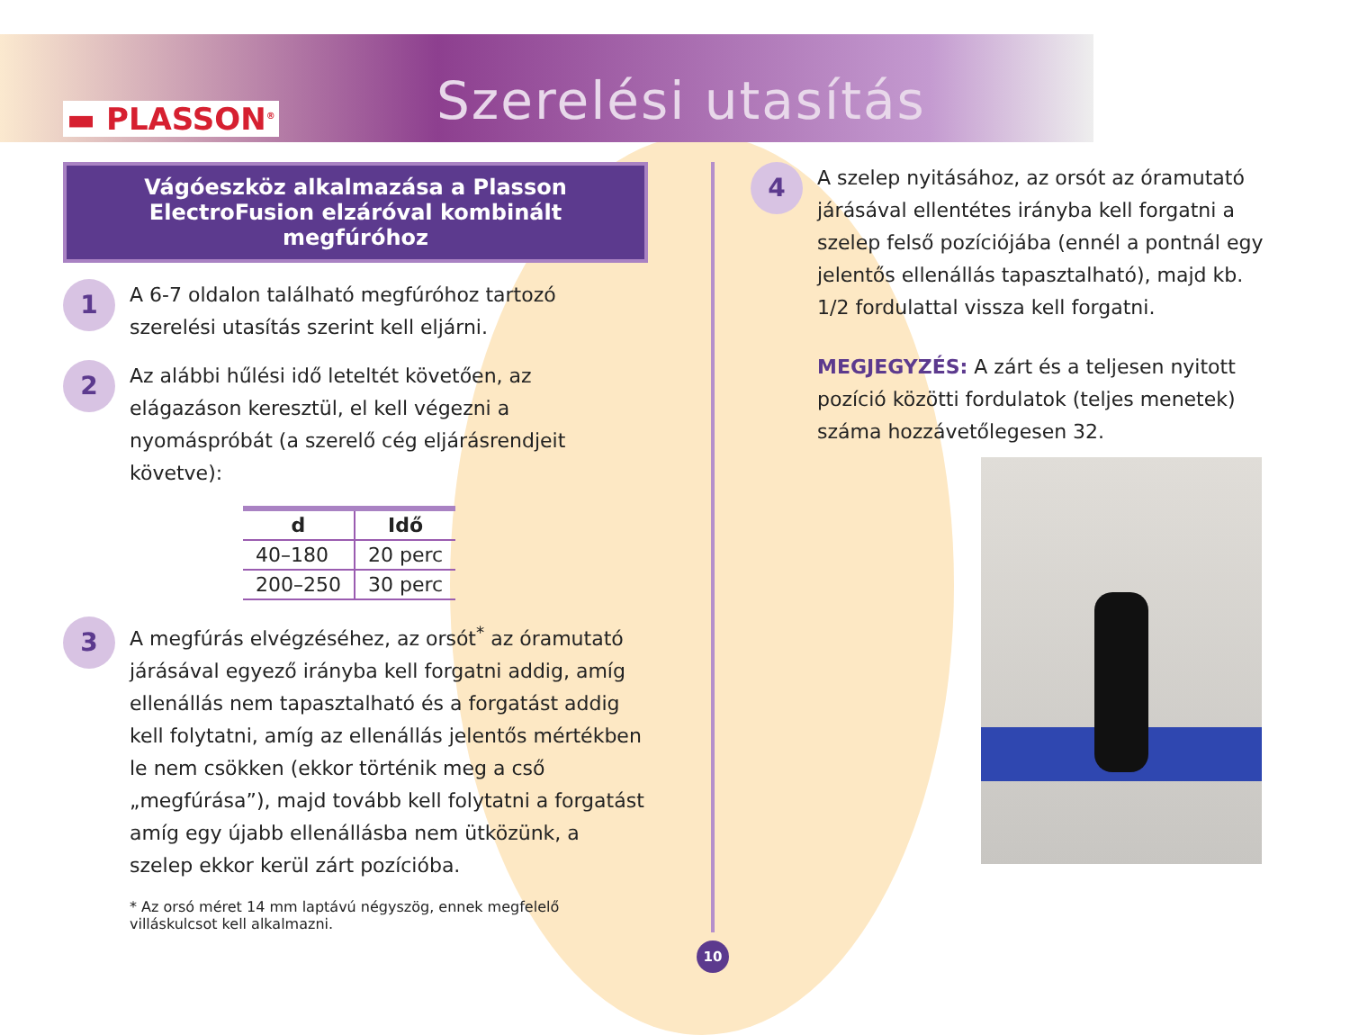▬ PLASSON<sup>®</sup> Szerelési utasítás
Vágóeszköz alkalmazása a Plasson ElectroFusion elzáróval kombinált megfúróhoz
1
A 6-7 oldalon található megfúróhoz tartozó szerelési utasítás szerint kell eljárni.
2
Az alábbi hűlési idő leteltét követően, az elágazáson keresztül, el kell végezni a nyomáspróbát (a szerelő cég eljárásrendjeit követve):
| d | Idő |
| --- | --- |
| 40–180 | 20 perc |
| 200–250 | 30 perc |
3
A megfúrás elvégzéséhez, az orsót<sup>*</sup> az óramutató járásával egyező irányba kell forgatni addig, amíg ellenállás nem tapasztalható és a forgatást addig kell folytatni, amíg az ellenállás jelentős mértékben le nem csökken (ekkor történik meg a cső „megfúrása”), majd tovább kell folytatni a forgatást amíg egy újabb ellenállásba nem ütközünk, a szelep ekkor kerül zárt pozícióba.
* Az orsó méret 14 mm laptávú négyszög, ennek megfelelő villáskulcsot kell alkalmazni.
4
A szelep nyitásához, az orsót az óramutató járásával ellentétes irányba kell forgatni a szelep felső pozíciójába (ennél a pontnál egy jelentős ellenállás tapasztalható), majd kb. 1/2 fordulattal vissza kell forgatni.
MEGJEGYZÉS: A zárt és a teljesen nyitott pozíció közötti fordulatok (teljes menetek) száma hozzávetőlegesen 32.
10